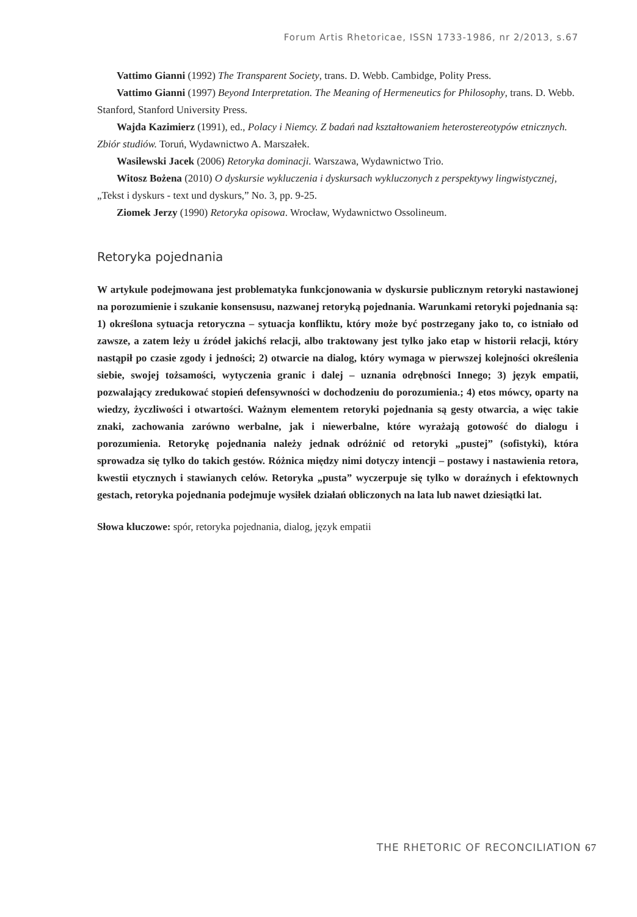Forum Artis Rhetoricae, ISSN 1733-1986, nr 2/2013, s.67
Vattimo Gianni (1992) The Transparent Society, trans. D. Webb. Cambidge, Polity Press.
Vattimo Gianni (1997) Beyond Interpretation. The Meaning of Hermeneutics for Philosophy, trans. D. Webb. Stanford, Stanford University Press.
Wajda Kazimierz (1991), ed., Polacy i Niemcy. Z badań nad kształtowaniem heterostereotypów etnicznych. Zbiór studiów. Toruń, Wydawnictwo A. Marszałek.
Wasilewski Jacek (2006) Retoryka dominacji. Warszawa, Wydawnictwo Trio.
Witosz Bożena (2010) O dyskursie wykluczenia i dyskursach wykluczonych z perspektywy lingwistycznej, „Tekst i dyskurs - text und dyskurs,” No. 3, pp. 9-25.
Ziomek Jerzy (1990) Retoryka opisowa. Wrocław, Wydawnictwo Ossolineum.
Retoryka pojednania
W artykule podejmowana jest problematyka funkcjonowania w dyskursie publicznym retoryki nastawionej na porozumienie i szukanie konsensusu, nazwanej retoryką pojednania. Warunkami retoryki pojednania są: 1) określona sytuacja retoryczna – sytuacja konfliktu, który może być postrzegany jako to, co istniało od zawsze, a zatem leży u źródeł jakichś relacji, albo traktowany jest tylko jako etap w historii relacji, który nastąpił po czasie zgody i jedności; 2) otwarcie na dialog, który wymaga w pierwszej kolejności określenia siebie, swojej tożsamości, wytyczenia granic i dalej – uznania odrębności Innego; 3) język empatii, pozwalający zredukować stopień defensywności w dochodzeniu do porozumienia.; 4) etos mówcy, oparty na wiedzy, życzliwości i otwartości. Ważnym elementem retoryki pojednania są gesty otwarcia, a więc takie znaki, zachowania zarówno werbalne, jak i niewerbalne, które wyrażają gotowość do dialogu i porozumienia. Retorykę pojednania należy jednak odróżnić od retoryki „pustej” (sofistyki), która sprowadza się tylko do takich gestów. Różnica między nimi dotyczy intencji – postawy i nastawienia retora, kwestii etycznych i stawianych celów. Retoryka „pusta” wyczerpuje się tylko w doraźnych i efektownych gestach, retoryka pojednania podejmuje wysiłek działań obliczonych na lata lub nawet dziesiątki lat.
Słowa kluczowe: spór, retoryka pojednania, dialog, język empatii
THE RHETORIC OF RECONCILIATION 67